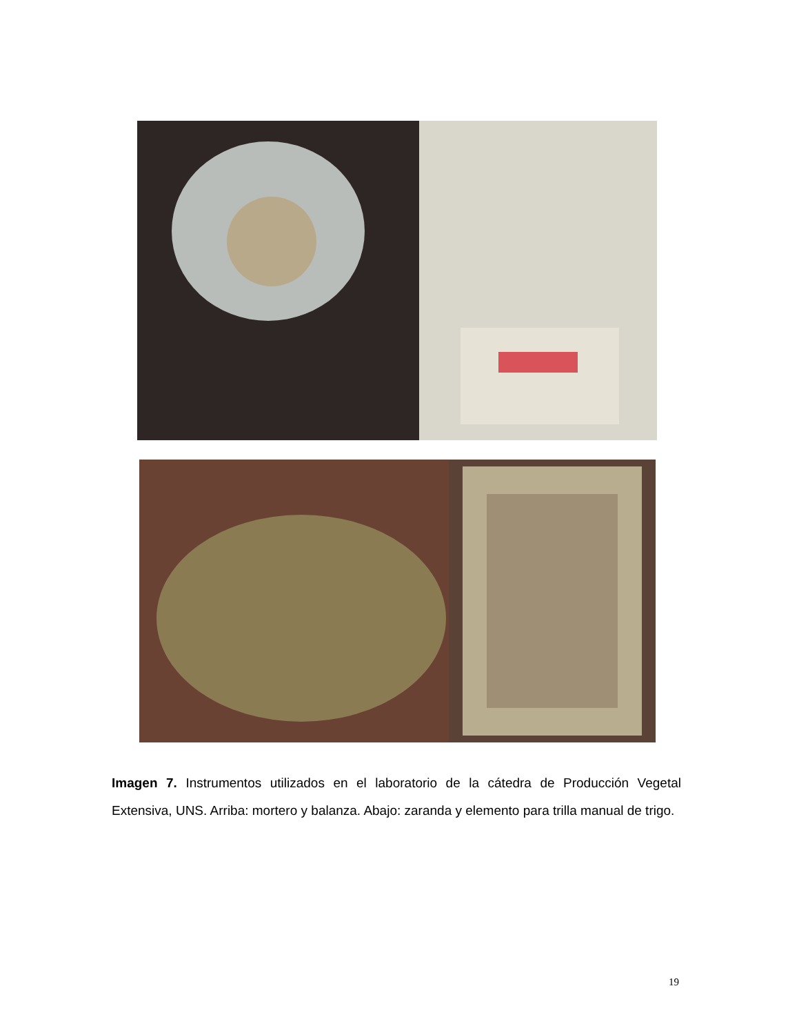Imagen 7. Instrumentos utilizados en el laboratorio de la cátedra de Producción Vegetal Extensiva, UNS. Arriba: mortero y balanza. Abajo: zaranda y elemento para trilla manual de trigo.
19